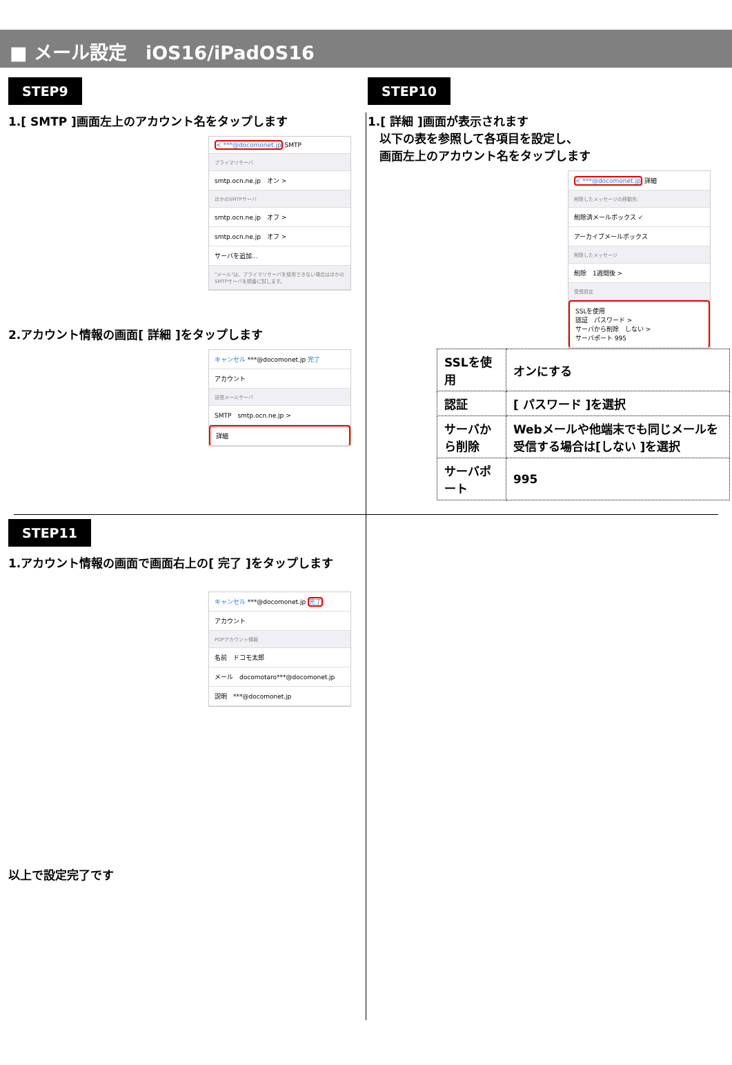■ メール設定　iOS16/iPadOS16
STEP9
1.[ SMTP ]画面左上のアカウント名をタップします
< ***@docomonet.jp SMTP
プライマリサーバ
smtp.ocn.ne.jp　オン >
ほかのSMTPサーバ
smtp.ocn.ne.jp　オフ >
smtp.ocn.ne.jp　オフ >
サーバを追加...
"メール"は、プライマリサーバを使用できない場合はほかのSMTPサーバを順番に試します。
2.アカウント情報の画面[ 詳細 ]をタップします
キャンセル ***@docomonet.jp 完了
アカウント
送信メールサーバ
SMTP　smtp.ocn.ne.jp >
詳細
STEP10
1.[ 詳細 ]画面が表示されます
　以下の表を参照して各項目を設定し、
　画面左上のアカウント名をタップします
< ***@docomonet.jp 詳細
削除したメッセージの移動先:
削除済メールボックス ✓
アーカイブメールボックス
削除したメッセージ
削除　1週間後 >
受信設定
SSLを使用
認証　パスワード >
サーバから削除　しない >
サーバポート 995
| SSLを使用 | オンにする |
| 認証 | [ パスワード ]を選択 |
| サーバから削除 | Webメールや他端末でも同じメールを受信する場合は[しない ]を選択 |
| サーバポート | 995 |
STEP11
1.アカウント情報の画面で画面右上の[ 完了 ]をタップします
キャンセル ***@docomonet.jp 完了
アカウント
POPアカウント情報
名前　ドコモ太郎
メール　docomotaro***@docomonet.jp
説明　***@docomonet.jp
以上で設定完了です